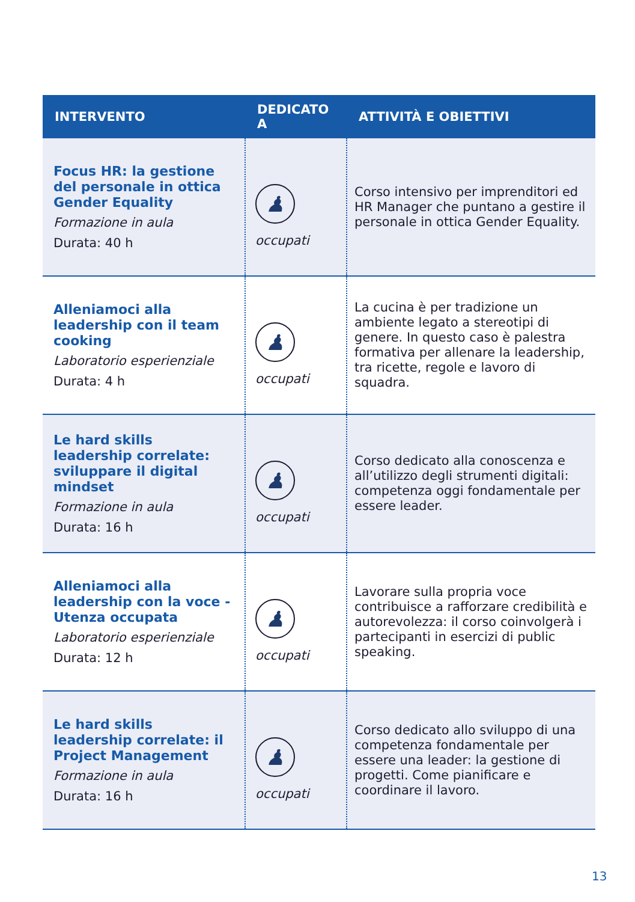| INTERVENTO | DEDICATO A | ATTIVITÀ E OBIETTIVI |
| --- | --- | --- |
| Focus HR: la gestione del personale in ottica Gender Equality Formazione in aula Durata: 40 h | ♟ occupati | Corso intensivo per imprenditori ed HR Manager che puntano a gestire il personale in ottica Gender Equality. |
| Alleniamoci alla leadership con il team cooking Laboratorio esperienziale Durata: 4 h | ♟ occupati | La cucina è per tradizione un ambiente legato a stereotipi di genere. In questo caso è palestra formativa per allenare la leadership, tra ricette, regole e lavoro di squadra. |
| Le hard skills leadership correlate: sviluppare il digital mindset Formazione in aula Durata: 16 h | ♟ occupati | Corso dedicato alla conoscenza e all’utilizzo degli strumenti digitali: competenza oggi fondamentale per essere leader. |
| Alleniamoci alla leadership con la voce - Utenza occupata Laboratorio esperienziale Durata: 12 h | ♟ occupati | Lavorare sulla propria voce contribuisce a rafforzare credibilità e autorevolezza: il corso coinvolgerà i partecipanti in esercizi di public speaking. |
| Le hard skills leadership correlate: il Project Management Formazione in aula Durata: 16 h | ♟ occupati | Corso dedicato allo sviluppo di una competenza fondamentale per essere una leader: la gestione di progetti. Come pianificare e coordinare il lavoro. |
13